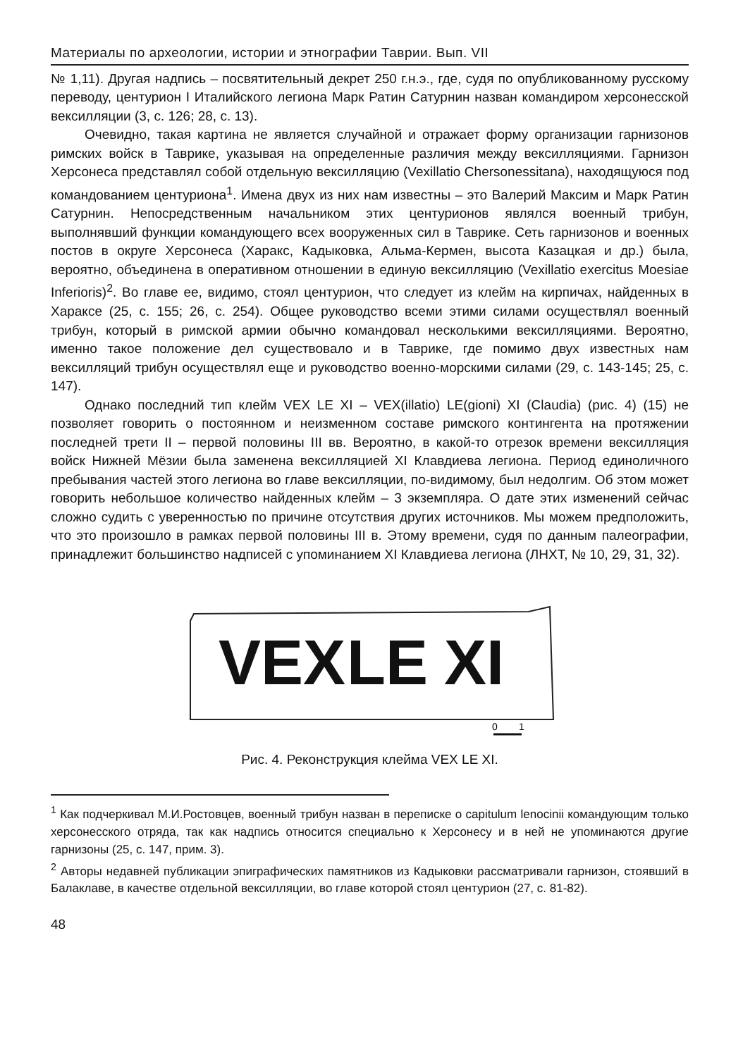Материалы по археологии, истории и этнографии Таврии. Вып. VII
№ 1,11). Другая надпись – посвятительный декрет 250 г.н.э., где, судя по опубликованному русскому переводу, центурион I Италийского легиона Марк Ратин Сатурнин назван командиром херсонесской вексилляции (3, с. 126; 28, с. 13).
Очевидно, такая картина не является случайной и отражает форму организации гарнизонов римских войск в Таврике, указывая на определенные различия между вексилляциями. Гарнизон Херсонеса представлял собой отдельную вексилляцию (Vexillatio Chersonessitana), находящуюся под командованием центуриона<sup>1</sup>. Имена двух из них нам известны – это Валерий Максим и Марк Ратин Сатурнин. Непосредственным начальником этих центурионов являлся военный трибун, выполнявший функции командующего всех вооруженных сил в Таврике. Сеть гарнизонов и военных постов в округе Херсонеса (Харакс, Кадыковка, Альма-Кермен, высота Казацкая и др.) была, вероятно, объединена в оперативном отношении в единую вексилляцию (Vexillatio exercitus Moesiae Inferioris)<sup>2</sup>. Во главе ее, видимо, стоял центурион, что следует из клейм на кирпичах, найденных в Хараксе (25, с. 155; 26, с. 254). Общее руководство всеми этими силами осуществлял военный трибун, который в римской армии обычно командовал несколькими вексилляциями. Вероятно, именно такое положение дел существовало и в Таврике, где помимо двух известных нам вексилляций трибун осуществлял еще и руководство военно-морскими силами (29, с. 143-145; 25, с. 147).
Однако последний тип клейм VEX LE XI – VEX(illatio) LE(gioni) XI (Claudia) (рис. 4) (15) не позволяет говорить о постоянном и неизменном составе римского контингента на протяжении последней трети II – первой половины III вв. Вероятно, в какой-то отрезок времени вексилляция войск Нижней Мёзии была заменена вексилляцией XI Клавдиева легиона. Период единоличного пребывания частей этого легиона во главе вексилляции, по-видимому, был недолгим. Об этом может говорить небольшое количество найденных клейм – 3 экземпляра. О дате этих изменений сейчас сложно судить с уверенностью по причине отсутствия других источников. Мы можем предположить, что это произошло в рамках первой половины III в. Этому времени, судя по данным палеографии, принадлежит большинство надписей с упоминанием XI Клавдиева легиона (ЛНХТ, № 10, 29, 31, 32).
VEX
LE
XI
0
1
Рис. 4. Реконструкция клейма VEX LE XI.
<sup>1</sup> Как подчеркивал М.И.Ростовцев, военный трибун назван в переписке о capitulum lenocinii командующим только херсонесского отряда, так как надпись относится специально к Херсонесу и в ней не упоминаются другие гарнизоны (25, с. 147, прим. 3).
<sup>2</sup> Авторы недавней публикации эпиграфических памятников из Кадыковки рассматривали гарнизон, стоявший в Балаклаве, в качестве отдельной вексилляции, во главе которой стоял центурион (27, с. 81-82).
48